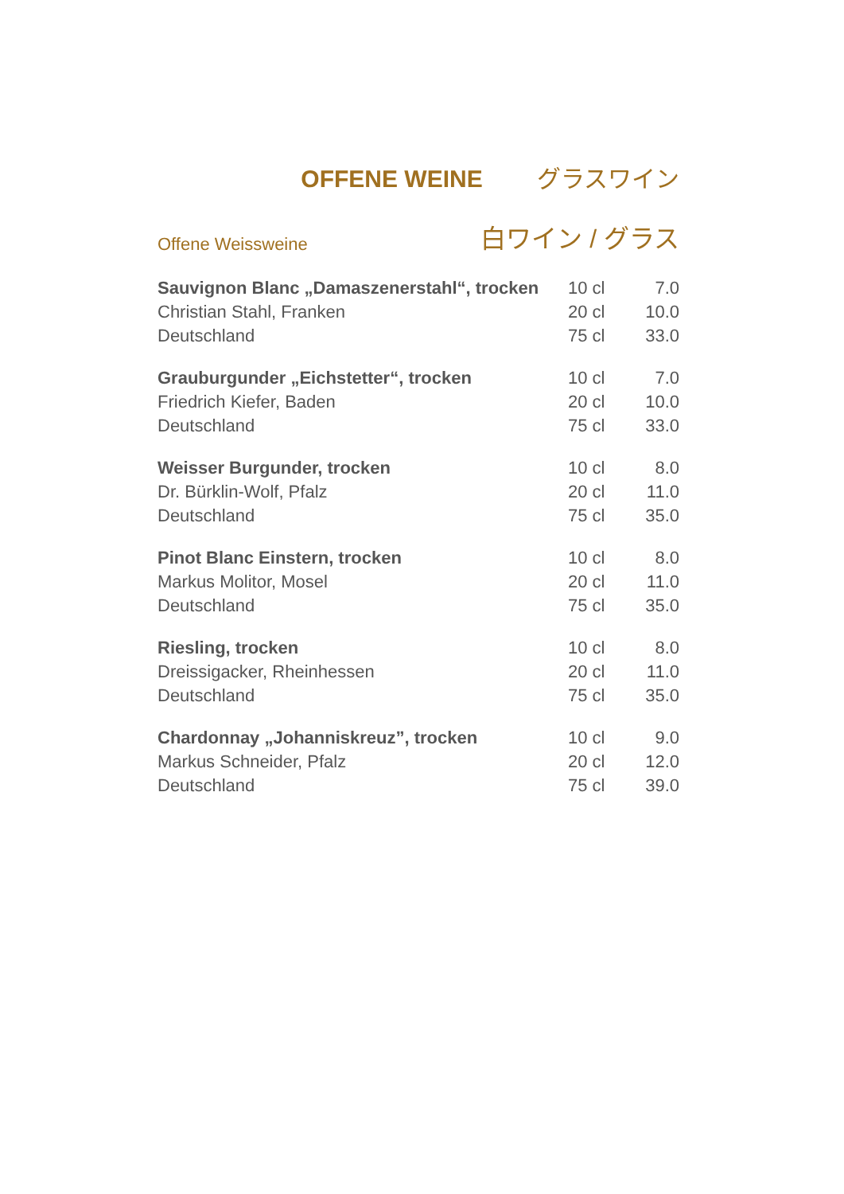OFFENE WEINE グラスワイン
Offene Weissweine 白ワイン / グラス
| Sauvignon Blanc „Damaszenerstahl“, trocken | 10 cl | 7.0 |
| Christian Stahl, Franken | 20 cl | 10.0 |
| Deutschland | 75 cl | 33.0 |
| Grauburgunder „Eichstetter“, trocken | 10 cl | 7.0 |
| Friedrich Kiefer, Baden | 20 cl | 10.0 |
| Deutschland | 75 cl | 33.0 |
| Weisser Burgunder, trocken | 10 cl | 8.0 |
| Dr. Bürklin-Wolf, Pfalz | 20 cl | 11.0 |
| Deutschland | 75 cl | 35.0 |
| Pinot Blanc Einstern, trocken | 10 cl | 8.0 |
| Markus Molitor, Mosel | 20 cl | 11.0 |
| Deutschland | 75 cl | 35.0 |
| Riesling, trocken | 10 cl | 8.0 |
| Dreissigacker, Rheinhessen | 20 cl | 11.0 |
| Deutschland | 75 cl | 35.0 |
| Chardonnay „Johanniskreuz”, trocken | 10 cl | 9.0 |
| Markus Schneider, Pfalz | 20 cl | 12.0 |
| Deutschland | 75 cl | 39.0 |